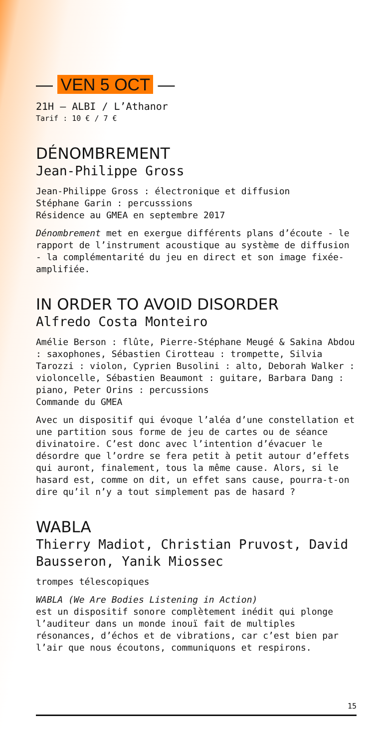— VEN 5 OCT —
21H — ALBI / L’Athanor
Tarif : 10 € / 7 €
DÉNOMBREMENT
Jean-Philippe Gross
Jean-Philippe Gross : électronique et diffusion
Stéphane Garin : percusssions
Résidence au GMEA en septembre 2017
Dénombrement met en exergue différents plans d’écoute - le rapport de l’instrument acoustique au système de diffusion - la complémentarité du jeu en direct et son image fixée-amplifiée.
IN ORDER TO AVOID DISORDER
Alfredo Costa Monteiro
Amélie Berson : flûte, Pierre-Stéphane Meugé & Sakina Abdou : saxophones, Sébastien Cirotteau : trompette, Silvia Tarozzi : violon, Cyprien Busolini : alto, Deborah Walker : violoncelle, Sébastien Beaumont : guitare, Barbara Dang : piano, Peter Orins : percussions
Commande du GMEA
Avec un dispositif qui évoque l’aléa d’une constellation et une partition sous forme de jeu de cartes ou de séance divinatoire. C’est donc avec l’intention d’évacuer le désordre que l’ordre se fera petit à petit autour d’effets qui auront, finalement, tous la même cause. Alors, si le hasard est, comme on dit, un effet sans cause, pourra-t-on dire qu’il n’y a tout simplement pas de hasard ?
WABLA
Thierry Madiot, Christian Pruvost, David Bausseron, Yanik Miossec
trompes télescopiques
WABLA (We Are Bodies Listening in Action)
est un dispositif sonore complètement inédit qui plonge l’auditeur dans un monde inouï fait de multiples résonances, d’échos et de vibrations, car c’est bien par l’air que nous écoutons, communiquons et respirons.
15